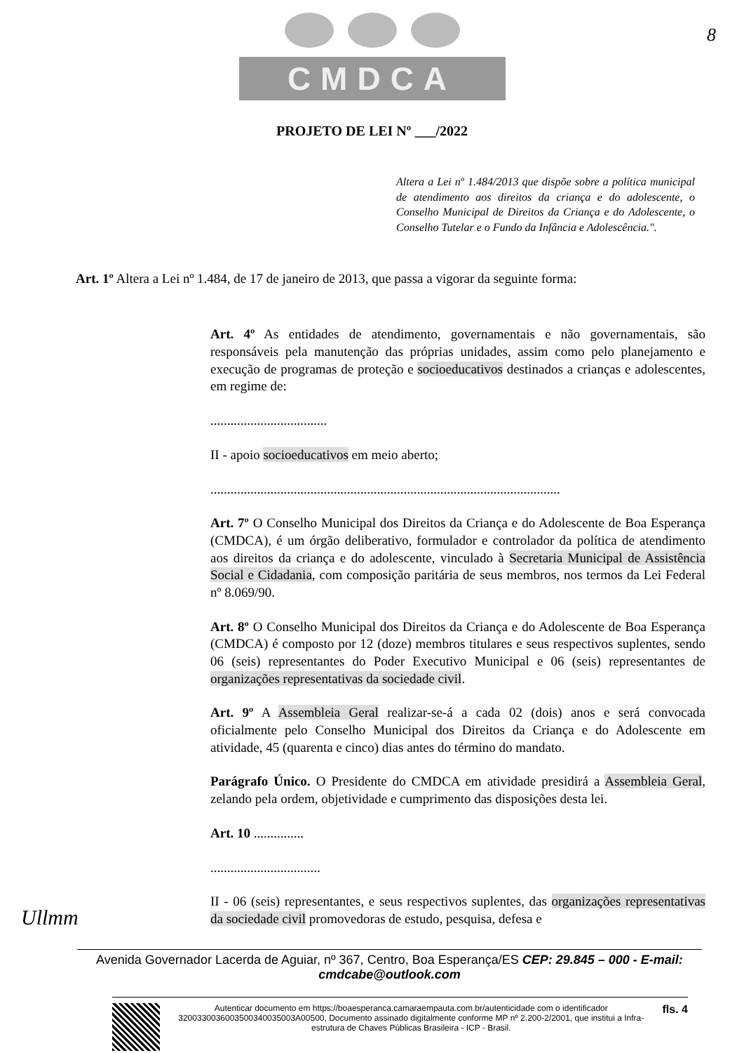CMDCA
8
PROJETO DE LEI Nº ___/2022
Altera a Lei nº 1.484/2013 que dispõe sobre a política municipal de atendimento aos direitos da criança e do adolescente, o Conselho Municipal de Direitos da Criança e do Adolescente, o Conselho Tutelar e o Fundo da Infância e Adolescência.".
Art. 1º Altera a Lei nº 1.484, de 17 de janeiro de 2013, que passa a vigorar da seguinte forma:
Art. 4º As entidades de atendimento, governamentais e não governamentais, são responsáveis pela manutenção das próprias unidades, assim como pelo planejamento e execução de programas de proteção e socioeducativos destinados a crianças e adolescentes, em regime de:
...................................
II - apoio socioeducativos em meio aberto;
.........................................................................................................
Art. 7º O Conselho Municipal dos Direitos da Criança e do Adolescente de Boa Esperança (CMDCA), é um órgão deliberativo, formulador e controlador da política de atendimento aos direitos da criança e do adolescente, vinculado à Secretaria Municipal de Assistência Social e Cidadania, com composição paritária de seus membros, nos termos da Lei Federal nº 8.069/90.
Art. 8º O Conselho Municipal dos Direitos da Criança e do Adolescente de Boa Esperança (CMDCA) é composto por 12 (doze) membros titulares e seus respectivos suplentes, sendo 06 (seis) representantes do Poder Executivo Municipal e 06 (seis) representantes de organizações representativas da sociedade civil.
Art. 9º A Assembleia Geral realizar-se-á a cada 02 (dois) anos e será convocada oficialmente pelo Conselho Municipal dos Direitos da Criança e do Adolescente em atividade, 45 (quarenta e cinco) dias antes do término do mandato.
Parágrafo Único. O Presidente do CMDCA em atividade presidirá a Assembleia Geral, zelando pela ordem, objetividade e cumprimento das disposições desta lei.
Art. 10 ...............
.................................
II - 06 (seis) representantes, e seus respectivos suplentes, das organizações representativas da sociedade civil promovedoras de estudo, pesquisa, defesa e
Ullmm
Avenida Governador Lacerda de Aguiar, nº 367, Centro, Boa Esperança/ES CEP: 29.845 – 000 - E-mail: cmdcabe@outlook.com
Autenticar documento em https://boaesperanca.camaraempauta.com.br/autenticidade com o identificador 3200330036003500340035003A00500, Documento assinado digitalmente conforme MP nº 2.200-2/2001, que institui a Infra-estrutura de Chaves Públicas Brasileira - ICP - Brasil.
fls. 4